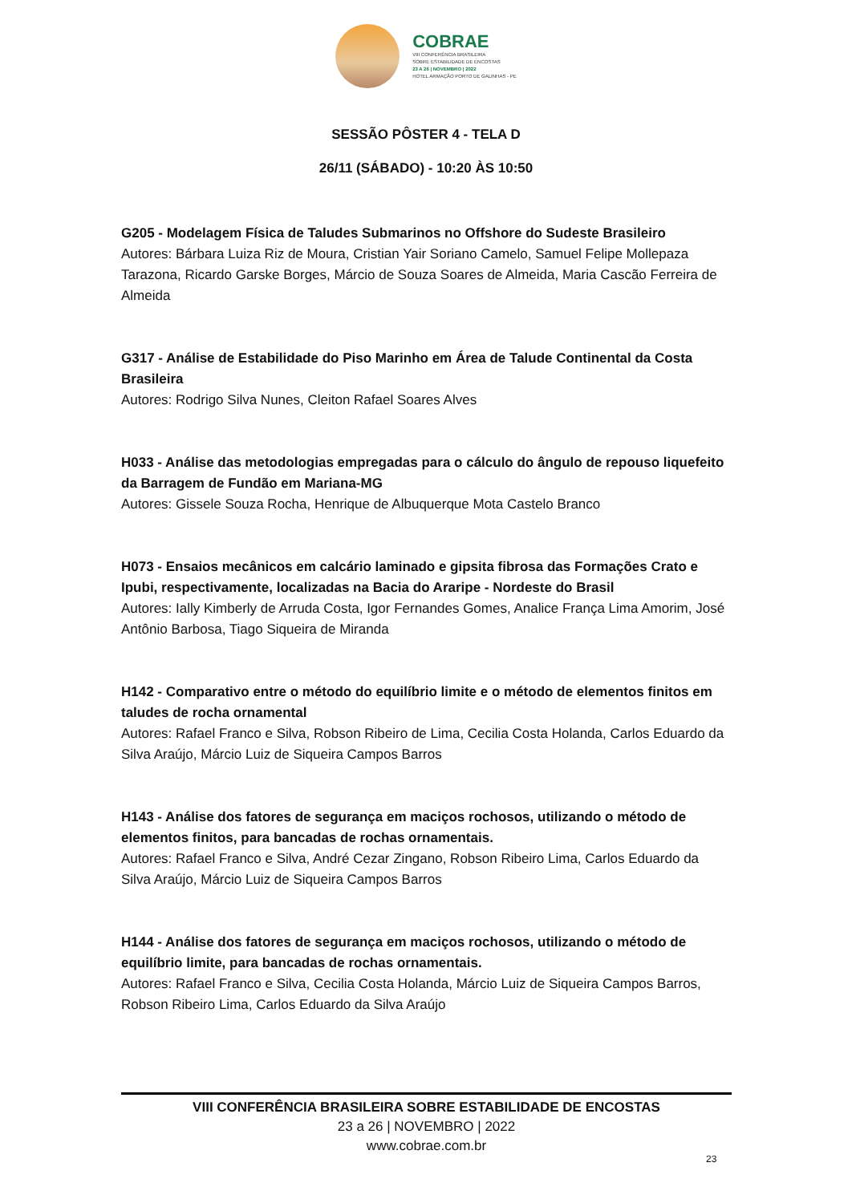COBRAE
VIII CONFERÊNCIA BRASILEIRA
SOBRE ESTABILIDADE DE ENCOSTAS
23 A 26 | NOVEMBRO | 2022
HOTEL ARMAÇÃO PORTO DE GALINHAS - PE
SESSÃO PÔSTER 4 - TELA D
26/11 (SÁBADO) - 10:20 ÀS 10:50
G205 - Modelagem Física de Taludes Submarinos no Offshore do Sudeste Brasileiro
Autores: Bárbara Luiza Riz de Moura, Cristian Yair Soriano Camelo, Samuel Felipe Mollepaza Tarazona, Ricardo Garske Borges, Márcio de Souza Soares de Almeida, Maria Cascão Ferreira de Almeida
G317 - Análise de Estabilidade do Piso Marinho em Área de Talude Continental da Costa Brasileira
Autores: Rodrigo Silva Nunes, Cleiton Rafael Soares Alves
H033 - Análise das metodologias empregadas para o cálculo do ângulo de repouso liquefeito da Barragem de Fundão em Mariana-MG
Autores: Gissele Souza Rocha, Henrique de Albuquerque Mota Castelo Branco
H073 - Ensaios mecânicos em calcário laminado e gipsita fibrosa das Formações Crato e Ipubi, respectivamente, localizadas na Bacia do Araripe - Nordeste do Brasil
Autores: Ially Kimberly de Arruda Costa, Igor Fernandes Gomes, Analice França Lima Amorim, José Antônio Barbosa, Tiago Siqueira de Miranda
H142 - Comparativo entre o método do equilíbrio limite e o método de elementos finitos em taludes de rocha ornamental
Autores: Rafael Franco e Silva, Robson Ribeiro de Lima, Cecilia Costa Holanda, Carlos Eduardo da Silva Araújo, Márcio Luiz de Siqueira Campos Barros
H143 - Análise dos fatores de segurança em maciços rochosos, utilizando o método de elementos finitos, para bancadas de rochas ornamentais.
Autores: Rafael Franco e Silva, André Cezar Zingano, Robson Ribeiro Lima, Carlos Eduardo da Silva Araújo, Márcio Luiz de Siqueira Campos Barros
H144 - Análise dos fatores de segurança em maciços rochosos, utilizando o método de equilíbrio limite, para bancadas de rochas ornamentais.
Autores: Rafael Franco e Silva, Cecilia Costa Holanda, Márcio Luiz de Siqueira Campos Barros, Robson Ribeiro Lima, Carlos Eduardo da Silva Araújo
VIII CONFERÊNCIA BRASILEIRA SOBRE ESTABILIDADE DE ENCOSTAS
23 a 26 | NOVEMBRO | 2022
www.cobrae.com.br
23